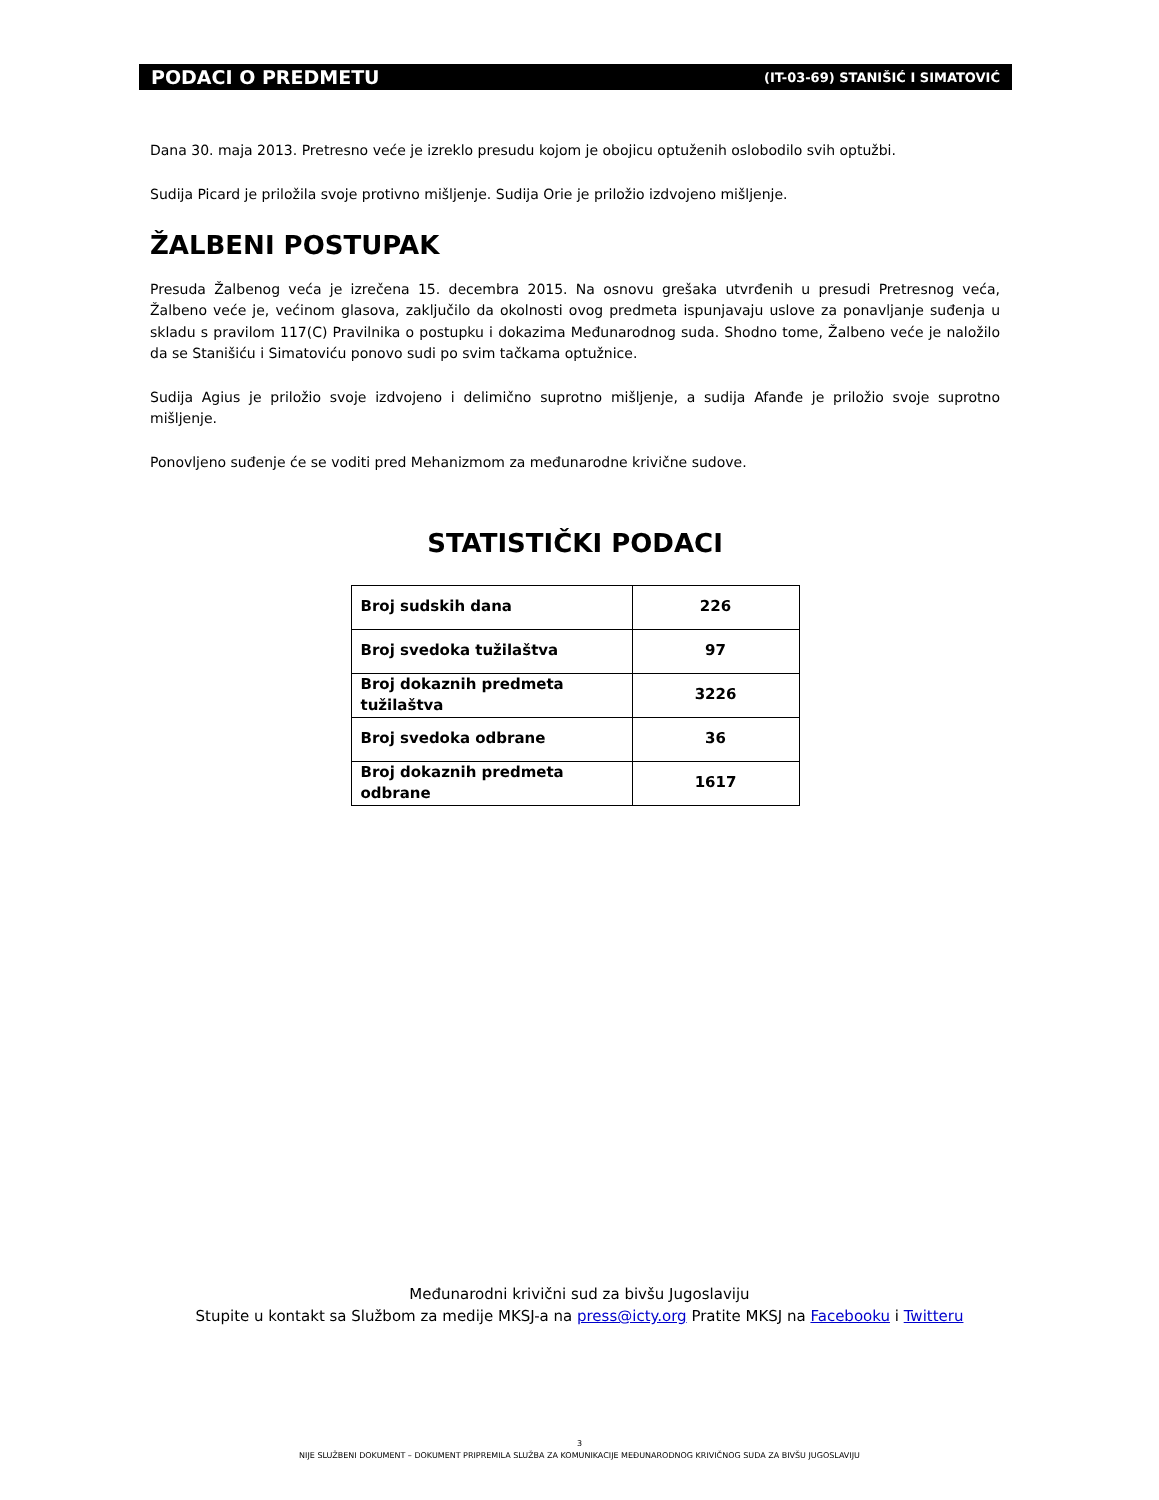PODACI O PREDMETU (IT-03-69) STANIŠIĆ I SIMATOVIĆ
Dana 30. maja 2013. Pretresno veće je izreklo presudu kojom je obojicu optuženih oslobodilo svih optužbi.
Sudija Picard je priložila svoje protivno mišljenje. Sudija Orie je priložio izdvojeno mišljenje.
ŽALBENI POSTUPAK
Presuda Žalbenog veća je izrečena 15. decembra 2015. Na osnovu grešaka utvrđenih u presudi Pretresnog veća, Žalbeno veće je, većinom glasova, zaključilo da okolnosti ovog predmeta ispunjavaju uslove za ponavljanje suđenja u skladu s pravilom 117(C) Pravilnika o postupku i dokazima Međunarodnog suda. Shodno tome, Žalbeno veće je naložilo da se Stanišiću i Simatoviću ponovo sudi po svim tačkama optužnice.
Sudija Agius je priložio svoje izdvojeno i delimično suprotno mišljenje, a sudija Afanđe je priložio svoje suprotno mišljenje.
Ponovljeno suđenje će se voditi pred Mehanizmom za međunarodne krivične sudove.
STATISTIČKI PODACI
| Broj sudskih dana | 226 |
| Broj svedoka tužilaštva | 97 |
| Broj dokaznih predmeta tužilaštva | 3226 |
| Broj svedoka odbrane | 36 |
| Broj dokaznih predmeta odbrane | 1617 |
Međunarodni krivični sud za bivšu Jugoslaviju
Stupite u kontakt sa Službom za medije MKSJ-a na press@icty.org Pratite MKSJ na Facebooku i Twitteru
3
NIJE SLUŽBENI DOKUMENT – DOKUMENT PRIPREMILA SLUŽBA ZA KOMUNIKACIJE MEĐUNARODNOG KRIVIČNOG SUDA ZA BIVŠU JUGOSLAVIJU